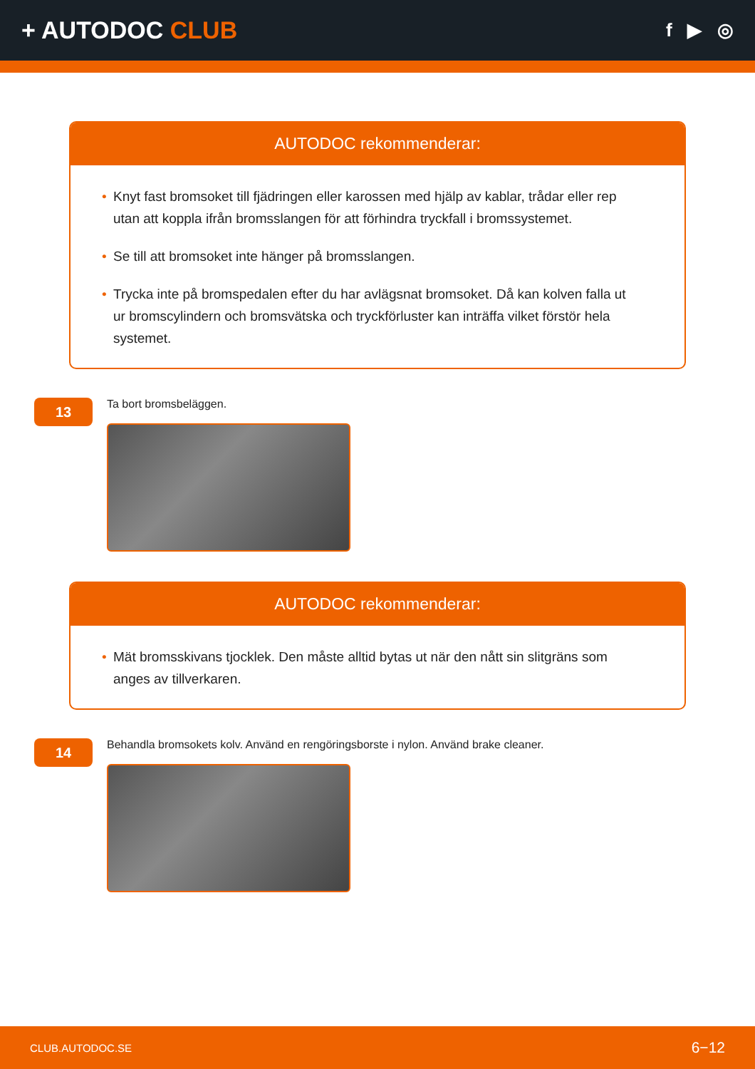+ AUTODOC CLUB
f ▶ ◎
AUTODOC rekommenderar:
• Knyt fast bromsoket till fjädringen eller karossen med hjälp av kablar, trådar eller rep utan att koppla ifrån bromsslangen för att förhindra tryckfall i bromssystemet.
• Se till att bromsoket inte hänger på bromsslangen.
• Trycka inte på bromspedalen efter du har avlägsnat bromsoket. Då kan kolven falla ut ur bromscylindern och bromsvätska och tryckförluster kan inträffa vilket förstör hela systemet.
13
Ta bort bromsbeläggen.
AUTODOC rekommenderar:
• Mät bromsskivans tjocklek. Den måste alltid bytas ut när den nått sin slitgräns som anges av tillverkaren.
14
Behandla bromsokets kolv. Använd en rengöringsborste i nylon. Använd brake cleaner.
CLUB.AUTODOC.SE 6−12